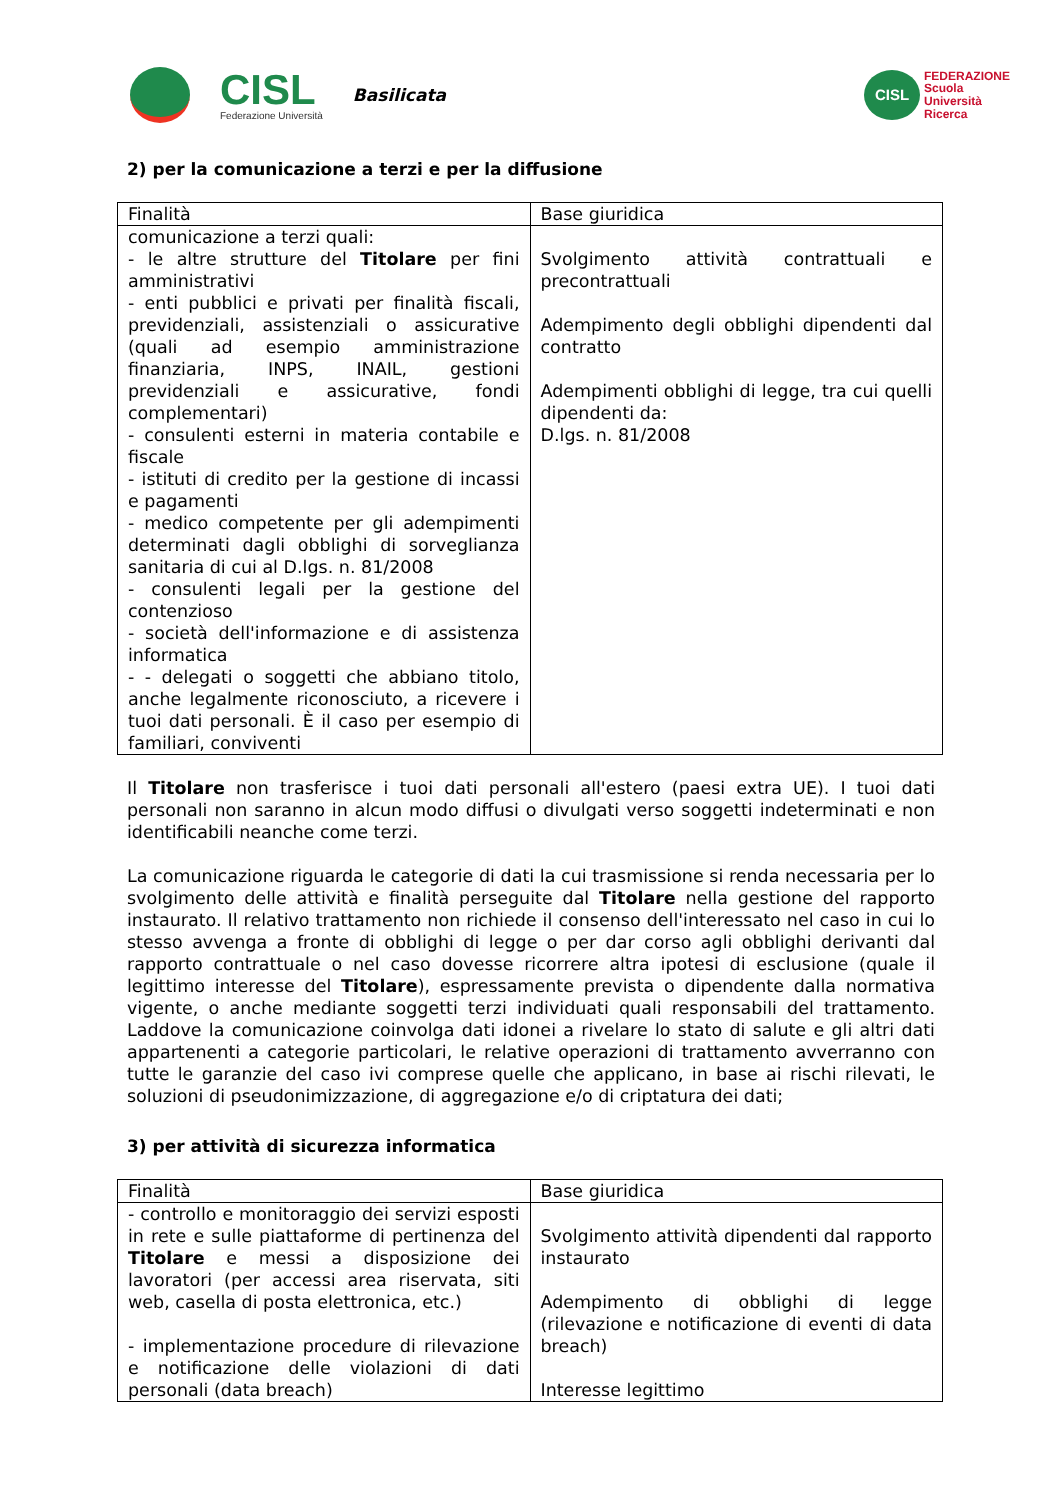CISL
Federazione Università
Basilicata
CISL
FEDERAZIONE
Scuola
Università
Ricerca
2) per la comunicazione a terzi e per la diffusione
| Finalità | Base giuridica |
| comunicazione a terzi quali: - le altre strutture del Titolare per fini amministrativi - enti pubblici e privati per finalità fiscali, previdenziali, assistenziali o assicurative (quali ad esempio amministrazione finanziaria, INPS, INAIL, gestioni previdenziali e assicurative, fondi complementari) - consulenti esterni in materia contabile e fiscale - istituti di credito per la gestione di incassi e pagamenti - medico competente per gli adempimenti determinati dagli obblighi di sorveglianza sanitaria di cui al D.lgs. n. 81/2008 - consulenti legali per la gestione del contenzioso - società dell'informazione e di assistenza informatica - - delegati o soggetti che abbiano titolo, anche legalmente riconosciuto, a ricevere i tuoi dati personali. È il caso per esempio di familiari, conviventi | Svolgimento attività contrattuali e precontrattuali Adempimento degli obblighi dipendenti dal contratto Adempimenti obblighi di legge, tra cui quelli dipendenti da: D.lgs. n. 81/2008 |
Il Titolare non trasferisce i tuoi dati personali all'estero (paesi extra UE). I tuoi dati personali non saranno in alcun modo diffusi o divulgati verso soggetti indeterminati e non identificabili neanche come terzi.
La comunicazione riguarda le categorie di dati la cui trasmissione si renda necessaria per lo svolgimento delle attività e finalità perseguite dal Titolare nella gestione del rapporto instaurato. Il relativo trattamento non richiede il consenso dell'interessato nel caso in cui lo stesso avvenga a fronte di obblighi di legge o per dar corso agli obblighi derivanti dal rapporto contrattuale o nel caso dovesse ricorrere altra ipotesi di esclusione (quale il legittimo interesse del Titolare), espressamente prevista o dipendente dalla normativa vigente, o anche mediante soggetti terzi individuati quali responsabili del trattamento. Laddove la comunicazione coinvolga dati idonei a rivelare lo stato di salute e gli altri dati appartenenti a categorie particolari, le relative operazioni di trattamento avverranno con tutte le garanzie del caso ivi comprese quelle che applicano, in base ai rischi rilevati, le soluzioni di pseudonimizzazione, di aggregazione e/o di criptatura dei dati;
3) per attività di sicurezza informatica
| Finalità | Base giuridica |
| - controllo e monitoraggio dei servizi esposti in rete e sulle piattaforme di pertinenza del Titolare e messi a disposizione dei lavoratori (per accessi area riservata, siti web, casella di posta elettronica, etc.) - implementazione procedure di rilevazione e notificazione delle violazioni di dati personali (data breach) | Svolgimento attività dipendenti dal rapporto instaurato Adempimento di obblighi di legge (rilevazione e notificazione di eventi di data breach) Interesse legittimo |